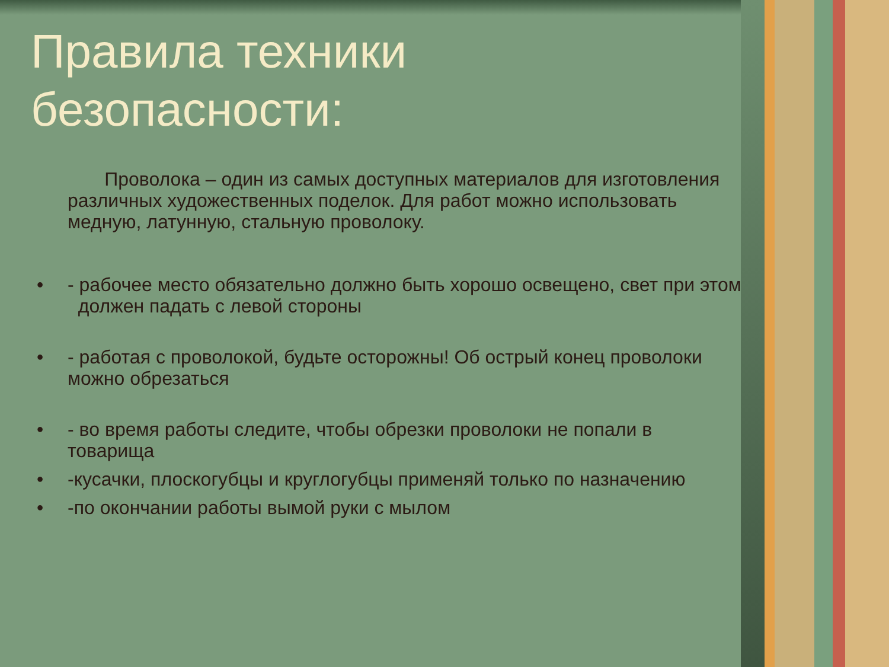Правила техники
безопасности:
Проволока – один из самых доступных материалов для изготовления различных художественных поделок. Для работ можно использовать медную, латунную, стальную проволоку.
• - рабочее место обязательно должно быть хорошо освещено, свет при этом должен падать с левой стороны
• - работая с проволокой, будьте осторожны! Об острый конец проволоки можно обрезаться
• - во время работы следите, чтобы обрезки проволоки не попали в товарища
• -кусачки, плоскогубцы и круглогубцы применяй только по назначению
• -по окончании работы вымой руки с мылом